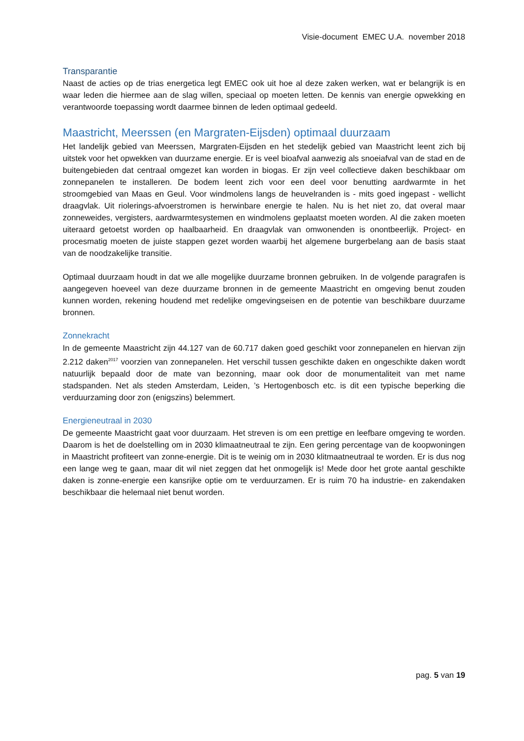Visie-document EMEC U.A. november 2018
Transparantie
Naast de acties op de trias energetica legt EMEC ook uit hoe al deze zaken werken, wat er belangrijk is en waar leden die hiermee aan de slag willen, speciaal op moeten letten. De kennis van energie opwekking en verantwoorde toepassing wordt daarmee binnen de leden optimaal gedeeld.
Maastricht, Meerssen (en Margraten-Eijsden) optimaal duurzaam
Het landelijk gebied van Meerssen, Margraten-Eijsden en het stedelijk gebied van Maastricht leent zich bij uitstek voor het opwekken van duurzame energie. Er is veel bioafval aanwezig als snoeiafval van de stad en de buitengebieden dat centraal omgezet kan worden in biogas. Er zijn veel collectieve daken beschikbaar om zonnepanelen te installeren. De bodem leent zich voor een deel voor benutting aardwarmte in het stroomgebied van Maas en Geul. Voor windmolens langs de heuvelranden is - mits goed ingepast - wellicht draagvlak. Uit riolerings-afvoerstromen is herwinbare energie te halen. Nu is het niet zo, dat overal maar zonneweides, vergisters, aardwarmtesystemen en windmolens geplaatst moeten worden. Al die zaken moeten uiteraard getoetst worden op haalbaarheid. En draagvlak van omwonenden is onontbeerlijk. Project- en procesmatig moeten de juiste stappen gezet worden waarbij het algemene burgerbelang aan de basis staat van de noodzakelijke transitie.
Optimaal duurzaam houdt in dat we alle mogelijke duurzame bronnen gebruiken. In de volgende paragrafen is aangegeven hoeveel van deze duurzame bronnen in de gemeente Maastricht en omgeving benut zouden kunnen worden, rekening houdend met redelijke omgevingseisen en de potentie van beschikbare duurzame bronnen.
Zonnekracht
In de gemeente Maastricht zijn 44.127 van de 60.717 daken goed geschikt voor zonnepanelen en hiervan zijn 2.212 daken<sup>2017</sup> voorzien van zonnepanelen. Het verschil tussen geschikte daken en ongeschikte daken wordt natuurlijk bepaald door de mate van bezonning, maar ook door de monumentaliteit van met name stadspanden. Net als steden Amsterdam, Leiden, ’s Hertogenbosch etc. is dit een typische beperking die verduurzaming door zon (enigszins) belemmert.
Energieneutraal in 2030
De gemeente Maastricht gaat voor duurzaam. Het streven is om een prettige en leefbare omgeving te worden. Daarom is het de doelstelling om in 2030 klimaatneutraal te zijn. Een gering percentage van de koopwoningen in Maastricht profiteert van zonne-energie. Dit is te weinig om in 2030 klitmaatneutraal te worden. Er is dus nog een lange weg te gaan, maar dit wil niet zeggen dat het onmogelijk is! Mede door het grote aantal geschikte daken is zonne-energie een kansrijke optie om te verduurzamen. Er is ruim 70 ha industrie- en zakendaken beschikbaar die helemaal niet benut worden.
pag. 5 van 19